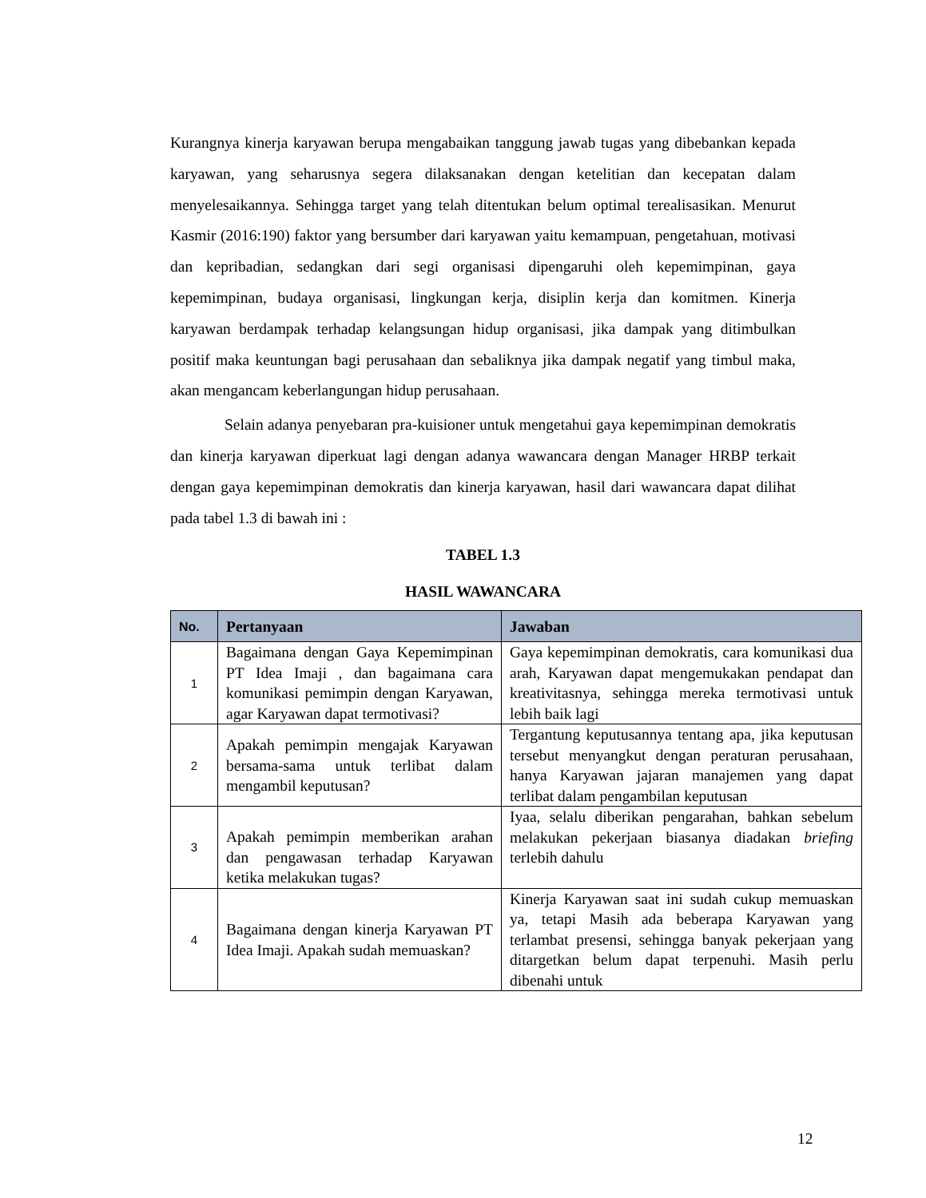Kurangnya kinerja karyawan berupa mengabaikan tanggung jawab tugas yang dibebankan kepada karyawan, yang seharusnya segera dilaksanakan dengan ketelitian dan kecepatan dalam menyelesaikannya. Sehingga target yang telah ditentukan belum optimal terealisasikan. Menurut Kasmir (2016:190) faktor yang bersumber dari karyawan yaitu kemampuan, pengetahuan, motivasi dan kepribadian, sedangkan dari segi organisasi dipengaruhi oleh kepemimpinan, gaya kepemimpinan, budaya organisasi, lingkungan kerja, disiplin kerja dan komitmen. Kinerja karyawan berdampak terhadap kelangsungan hidup organisasi, jika dampak yang ditimbulkan positif maka keuntungan bagi perusahaan dan sebaliknya jika dampak negatif yang timbul maka, akan mengancam keberlangungan hidup perusahaan.
Selain adanya penyebaran pra-kuisioner untuk mengetahui gaya kepemimpinan demokratis dan kinerja karyawan diperkuat lagi dengan adanya wawancara dengan Manager HRBP terkait dengan gaya kepemimpinan demokratis dan kinerja karyawan, hasil dari wawancara dapat dilihat pada tabel 1.3 di bawah ini :
TABEL 1.3
HASIL WAWANCARA
| No. | Pertanyaan | Jawaban |
| --- | --- | --- |
| 1 | Bagaimana dengan Gaya Kepemimpinan PT Idea Imaji , dan bagaimana cara komunikasi pemimpin dengan Karyawan, agar Karyawan dapat termotivasi? | Gaya kepemimpinan demokratis, cara komunikasi dua arah, Karyawan dapat mengemukakan pendapat dan kreativitasnya, sehingga mereka termotivasi untuk lebih baik lagi |
| 2 | Apakah pemimpin mengajak Karyawan bersama-sama untuk terlibat dalam mengambil keputusan? | Tergantung keputusannya tentang apa, jika keputusan tersebut menyangkut dengan peraturan perusahaan, hanya Karyawan jajaran manajemen yang dapat terlibat dalam pengambilan keputusan |
| 3 | Apakah pemimpin memberikan arahan dan pengawasan terhadap Karyawan ketika melakukan tugas? | Iyaa, selalu diberikan pengarahan, bahkan sebelum melakukan pekerjaan biasanya diadakan briefing terlebih dahulu |
| 4 | Bagaimana dengan kinerja Karyawan PT Idea Imaji. Apakah sudah memuaskan? | Kinerja Karyawan saat ini sudah cukup memuaskan ya, tetapi Masih ada beberapa Karyawan yang terlambat presensi, sehingga banyak pekerjaan yang ditargetkan belum dapat terpenuhi. Masih perlu dibenahi untuk |
12